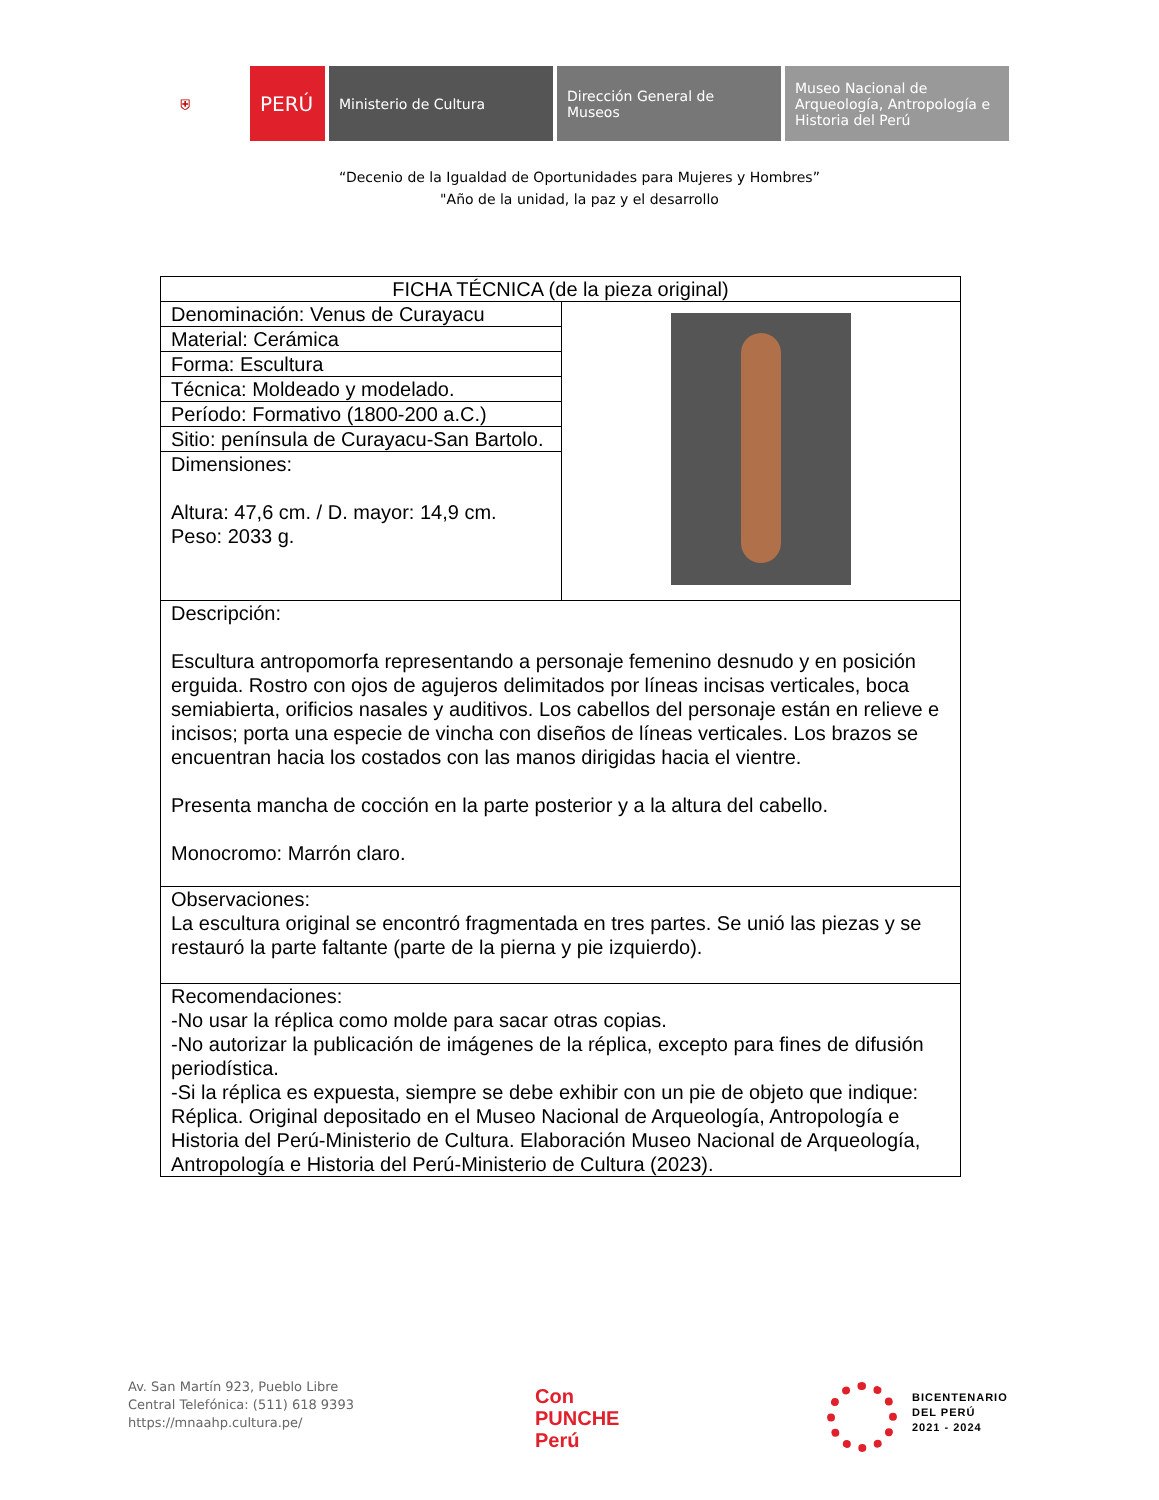⛨
PERÚ
Ministerio de Cultura Dirección General de Museos
Museo Nacional de Arqueología, Antropología e Historia del Perú
“Decenio de la Igualdad de Oportunidades para Mujeres y Hombres”
"Año de la unidad, la paz y el desarrollo
| FICHA TÉCNICA (de la pieza original) | |
| Denominación: Venus de Curayacu | |
| Material: Cerámica | |
| Forma: Escultura | |
| Técnica: Moldeado y modelado. | |
| Período: Formativo (1800-200 a.C.) | |
| Sitio: península de Curayacu-San Bartolo. | |
| Dimensiones: Altura: 47,6 cm. / D. mayor: 14,9 cm. Peso: 2033 g. | |
| Descripción: Escultura antropomorfa representando a personaje femenino desnudo y en posición erguida. Rostro con ojos de agujeros delimitados por líneas incisas verticales, boca semiabierta, orificios nasales y auditivos. Los cabellos del personaje están en relieve e incisos; porta una especie de vincha con diseños de líneas verticales. Los brazos se encuentran hacia los costados con las manos dirigidas hacia el vientre. Presenta mancha de cocción en la parte posterior y a la altura del cabello. Monocromo: Marrón claro. | |
| Observaciones: La escultura original se encontró fragmentada en tres partes. Se unió las piezas y se restauró la parte faltante (parte de la pierna y pie izquierdo). | |
| Recomendaciones: -No usar la réplica como molde para sacar otras copias. -No autorizar la publicación de imágenes de la réplica, excepto para fines de difusión periodística. -Si la réplica es expuesta, siempre se debe exhibir con un pie de objeto que indique: Réplica. Original depositado en el Museo Nacional de Arqueología, Antropología e Historia del Perú-Ministerio de Cultura. Elaboración Museo Nacional de Arqueología, Antropología e Historia del Perú-Ministerio de Cultura (2023). | |
Av. San Martín 923, Pueblo Libre
Central Telefónica: (511) 618 9393
https://mnaahp.cultura.pe/
Con
PUNCHE
Perú
BICENTENARIO
DEL PERÚ
2021 - 2024